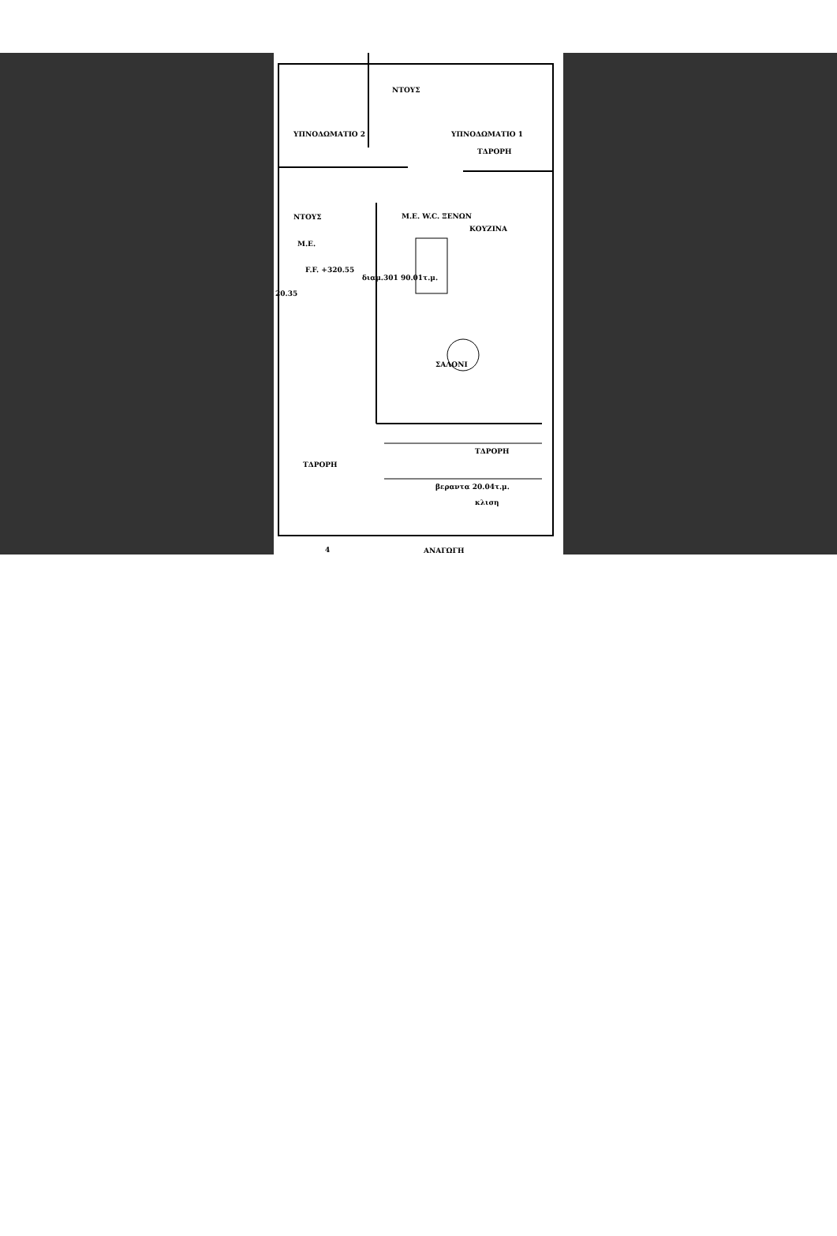ΥΠΝΟΔΩΜΑΤΙΟ 2
ΝΤΟΥΣ
ΥΠΝΟΔΩΜΑΤΙΟ 1
ΤΔΡΟΡΗ
ΝΤΟΥΣ
Μ.Ε.
Μ.Ε. W.C. ΞΕΝΩΝ
ΚΟΥΖΙΝΑ
F.F. +320.55
διαμ.301 90.01τ.μ.
20.35
ΣΑΛΟΝΙ
ΤΔΡΟΡΗ
ΤΔΡΟΡΗ
βεραντα 20.04τ.μ.
κλιση
4 ΑΝΑΓΩΓΗ